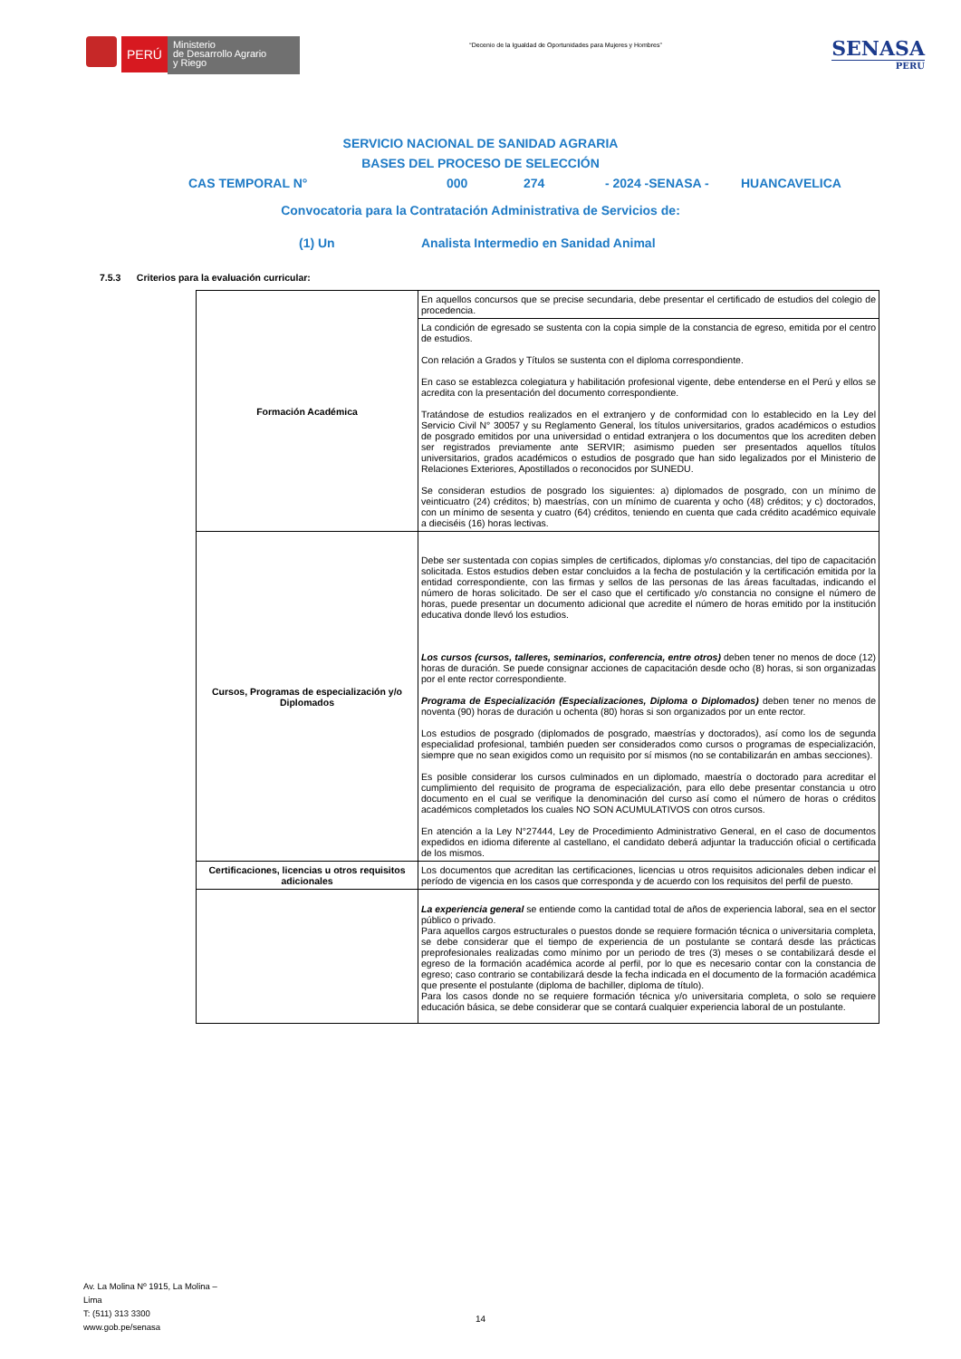PERÚ
Ministerio
de Desarrollo Agrario
y Riego
“Decenio de la Igualdad de Oportunidades para Mujeres y Hombres”
SENASA
PERU
SERVICIO NACIONAL DE SANIDAD AGRARIA
BASES DEL PROCESO DE SELECCIÓN
CAS TEMPORAL N° 000 274 - 2024 -SENASA - HUANCAVELICA
Convocatoria para la Contratación Administrativa de Servicios de:
(1) Un Analista Intermedio en Sanidad Animal
7.5.3 Criterios para la evaluación curricular:
| Formación Académica | En aquellos concursos que se precise secundaria, debe presentar el certificado de estudios del colegio de procedencia. |
| | La condición de egresado se sustenta con la copia simple de la constancia de egreso, emitida por el centro de estudios. Con relación a Grados y Títulos se sustenta con el diploma correspondiente. En caso se establezca colegiatura y habilitación profesional vigente, debe entenderse en el Perú y ellos se acredita con la presentación del documento correspondiente. Tratándose de estudios realizados en el extranjero y de conformidad con lo establecido en la Ley del Servicio Civil N° 30057 y su Reglamento General, los títulos universitarios, grados académicos o estudios de posgrado emitidos por una universidad o entidad extranjera o los documentos que los acrediten deben ser registrados previamente ante SERVIR; asimismo pueden ser presentados aquellos títulos universitarios, grados académicos o estudios de posgrado que han sido legalizados por el Ministerio de Relaciones Exteriores, Apostillados o reconocidos por SUNEDU. Se consideran estudios de posgrado los siguientes: a) diplomados de posgrado, con un mínimo de veinticuatro (24) créditos; b) maestrías, con un mínimo de cuarenta y ocho (48) créditos; y c) doctorados, con un mínimo de sesenta y cuatro (64) créditos, teniendo en cuenta que cada crédito académico equivale a dieciséis (16) horas lectivas. |
| Cursos, Programas de especialización y/o Diplomados | Debe ser sustentada con copias simples de certificados, diplomas y/o constancias, del tipo de capacitación solicitada. Estos estudios deben estar concluidos a la fecha de postulación y la certificación emitida por la entidad correspondiente, con las firmas y sellos de las personas de las áreas facultadas, indicando el número de horas solicitado. De ser el caso que el certificado y/o constancia no consigne el número de horas, puede presentar un documento adicional que acredite el número de horas emitido por la institución educativa donde llevó los estudios. Los cursos (cursos, talleres, seminarios, conferencia, entre otros) deben tener no menos de doce (12) horas de duración. Se puede consignar acciones de capacitación desde ocho (8) horas, si son organizadas por el ente rector correspondiente. Programa de Especialización (Especializaciones, Diploma o Diplomados) deben tener no menos de noventa (90) horas de duración u ochenta (80) horas si son organizados por un ente rector. Los estudios de posgrado (diplomados de posgrado, maestrías y doctorados), así como los de segunda especialidad profesional, también pueden ser considerados como cursos o programas de especialización, siempre que no sean exigidos como un requisito por sí mismos (no se contabilizarán en ambas secciones). Es posible considerar los cursos culminados en un diplomado, maestría o doctorado para acreditar el cumplimiento del requisito de programa de especialización, para ello debe presentar constancia u otro documento en el cual se verifique la denominación del curso así como el número de horas o créditos académicos completados los cuales NO SON ACUMULATIVOS con otros cursos. En atención a la Ley N°27444, Ley de Procedimiento Administrativo General, en el caso de documentos expedidos en idioma diferente al castellano, el candidato deberá adjuntar la traducción oficial o certificada de los mismos. |
| Certificaciones, licencias u otros requisitos adicionales | Los documentos que acreditan las certificaciones, licencias u otros requisitos adicionales deben indicar el período de vigencia en los casos que corresponda y de acuerdo con los requisitos del perfil de puesto. |
| | La experiencia general se entiende como la cantidad total de años de experiencia laboral, sea en el sector público o privado. Para aquellos cargos estructurales o puestos donde se requiere formación técnica o universitaria completa, se debe considerar que el tiempo de experiencia de un postulante se contará desde las prácticas preprofesionales realizadas como mínimo por un periodo de tres (3) meses o se contabilizará desde el egreso de la formación académica acorde al perfil, por lo que es necesario contar con la constancia de egreso; caso contrario se contabilizará desde la fecha indicada en el documento de la formación académica que presente el postulante (diploma de bachiller, diploma de título). Para los casos donde no se requiere formación técnica y/o universitaria completa, o solo se requiere educación básica, se debe considerar que se contará cualquier experiencia laboral de un postulante. |
Av. La Molina Nº 1915, La Molina –
Lima
T: (511) 313 3300
www.gob.pe/senasa
14